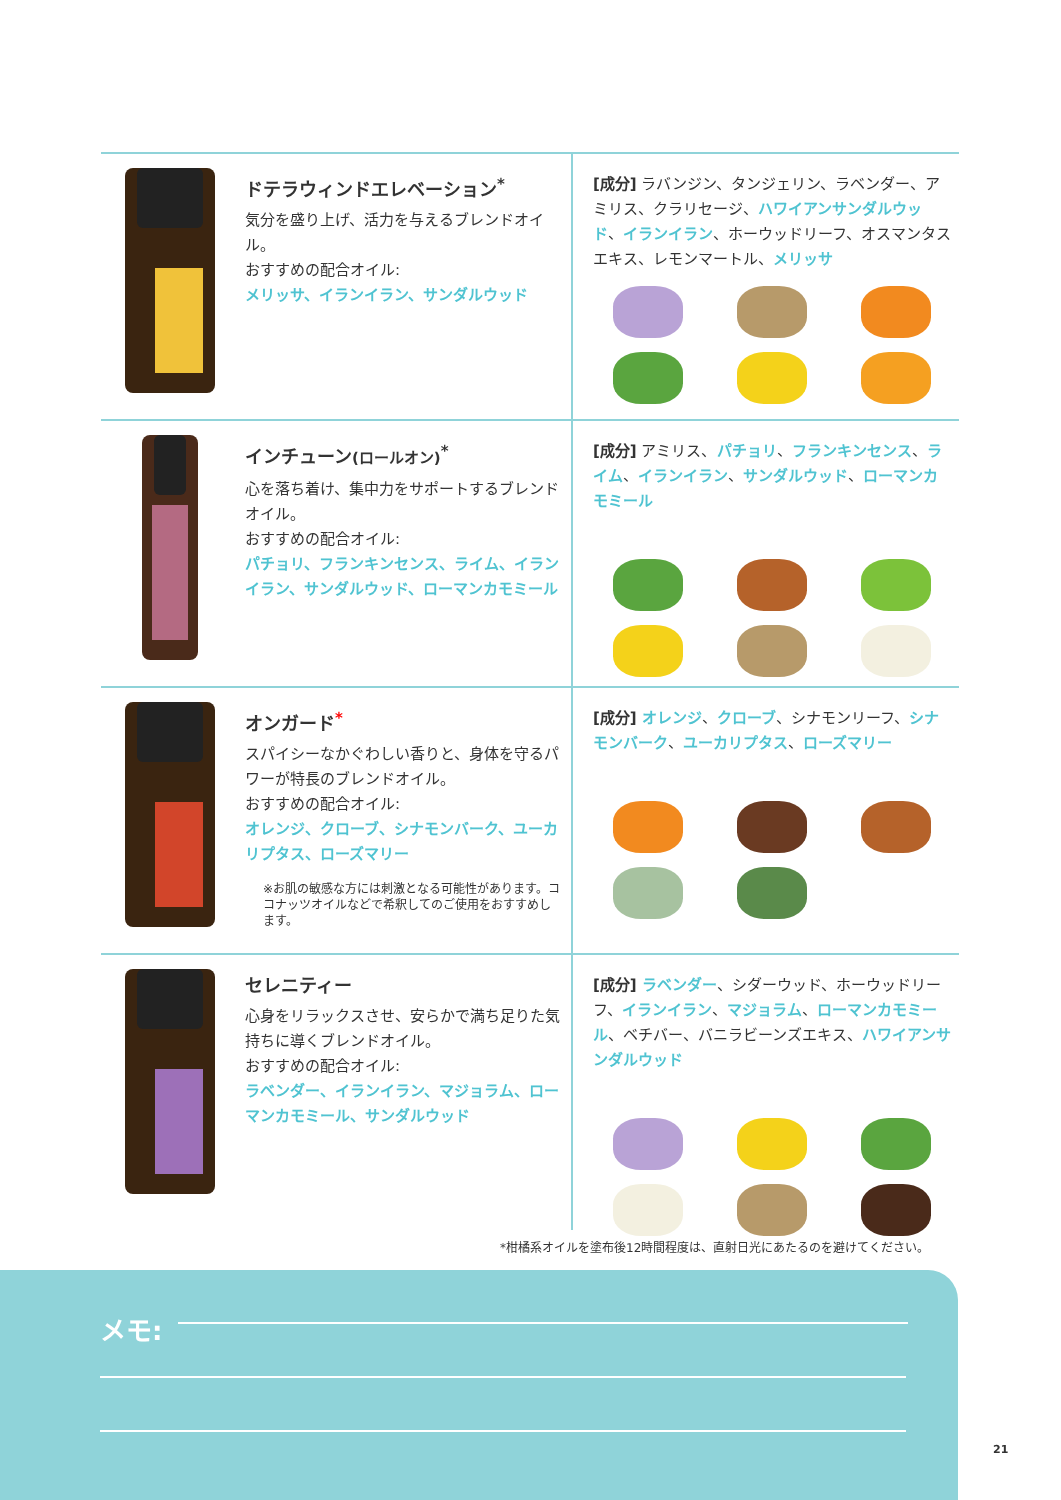ドテラウィンドエレベーション<sup>*</sup>
気分を盛り上げ、活力を与えるブレンドオイル。
おすすめの配合オイル:
メリッサ、イランイラン、サンダルウッド
[成分] ラバンジン、タンジェリン、ラベンダー、アミリス、クラリセージ、ハワイアンサンダルウッド、イランイラン、ホーウッドリーフ、オスマンタスエキス、レモンマートル、メリッサ
インチューン(ロールオン)<sup>*</sup>
心を落ち着け、集中力をサポートするブレンドオイル。
おすすめの配合オイル:
パチョリ、フランキンセンス、ライム、イランイラン、サンダルウッド、ローマンカモミール
[成分] アミリス、パチョリ、フランキンセンス、ライム、イランイラン、サンダルウッド、ローマンカモミール
オンガード<sup>*</sup>
スパイシーなかぐわしい香りと、身体を守るパワーが特長のブレンドオイル。
おすすめの配合オイル:
オレンジ、クローブ、シナモンバーク、ユーカリプタス、ローズマリー
※お肌の敏感な方には刺激となる可能性があります。ココナッツオイルなどで希釈してのご使用をおすすめします。
[成分] オレンジ、クローブ、シナモンリーフ、シナモンバーク、ユーカリプタス、ローズマリー
セレニティー
心身をリラックスさせ、安らかで満ち足りた気持ちに導くブレンドオイル。
おすすめの配合オイル:
ラベンダー、イランイラン、マジョラム、ローマンカモミール、サンダルウッド
[成分] ラベンダー、シダーウッド、ホーウッドリーフ、イランイラン、マジョラム、ローマンカモミール、ベチバー、バニラビーンズエキス、ハワイアンサンダルウッド
*柑橘系オイルを塗布後12時間程度は、直射日光にあたるのを避けてください。
メモ:
21